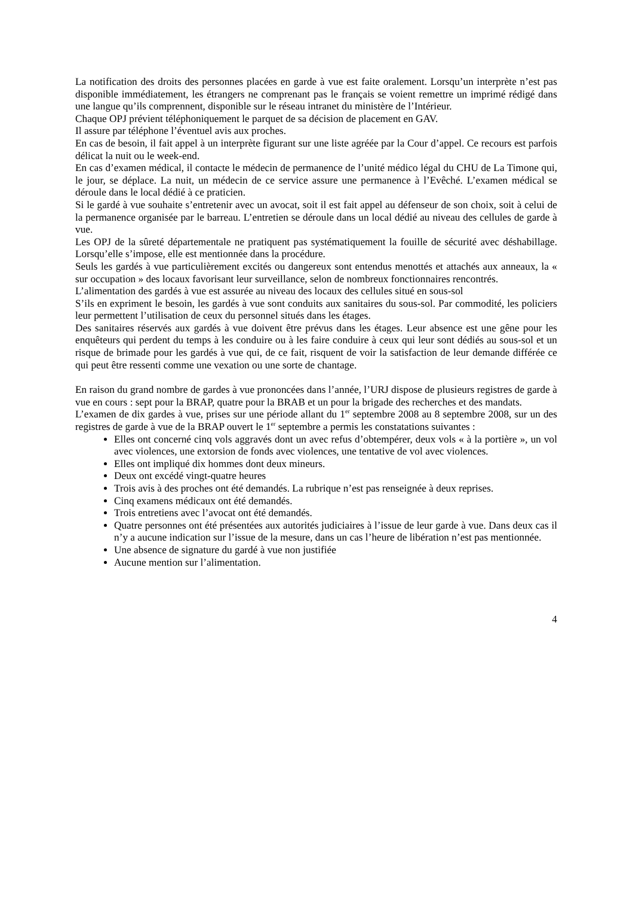La notification des droits des personnes placées en garde à vue est faite oralement. Lorsqu’un interprète n’est pas disponible immédiatement, les étrangers ne comprenant pas le français se voient remettre un imprimé rédigé dans une langue qu’ils comprennent, disponible sur le réseau intranet du ministère de l’Intérieur.
Chaque OPJ prévient téléphoniquement le parquet de sa décision de placement en GAV.
Il assure par téléphone l’éventuel avis aux proches.
En cas de besoin, il fait appel à un interprète figurant sur une liste agréée par la Cour d’appel. Ce recours est parfois délicat la nuit ou le week-end.
En cas d’examen médical, il contacte le médecin de permanence de l’unité médico légal du CHU de La Timone qui, le jour, se déplace. La nuit, un médecin de ce service assure une permanence à l’Evêché. L’examen médical se déroule dans le local dédié à ce praticien.
Si le gardé à vue souhaite s’entretenir avec un avocat, soit il est fait appel au défenseur de son choix, soit à celui de la permanence organisée par le barreau. L’entretien se déroule dans un local dédié au niveau des cellules de garde à vue.
Les OPJ de la sûreté départementale ne pratiquent pas systématiquement la fouille de sécurité avec déshabillage. Lorsqu’elle s’impose, elle est mentionnée dans la procédure.
Seuls les gardés à vue particulièrement excités ou dangereux sont entendus menottés et attachés aux anneaux, la « sur occupation » des locaux favorisant leur surveillance, selon de nombreux fonctionnaires rencontrés.
L’alimentation des gardés à vue est assurée au niveau des locaux des cellules situé en sous-sol
S’ils en expriment le besoin, les gardés à vue sont conduits aux sanitaires du sous-sol. Par commodité, les policiers leur permettent l’utilisation de ceux du personnel situés dans les étages.
Des sanitaires réservés aux gardés à vue doivent être prévus dans les étages. Leur absence est une gêne pour les enquêteurs qui perdent du temps à les conduire ou à les faire conduire à ceux qui leur sont dédiés au sous-sol et un risque de brimade pour les gardés à vue qui, de ce fait, risquent de voir la satisfaction de leur demande différée ce qui peut être ressenti comme une vexation ou une sorte de chantage.
En raison du grand nombre de gardes à vue prononcées dans l’année, l’URJ dispose de plusieurs registres de garde à vue en cours : sept pour la BRAP, quatre pour la BRAB et un pour la brigade des recherches et des mandats.
L’examen de dix gardes à vue, prises sur une période allant du 1<sup>er</sup> septembre 2008 au 8 septembre 2008, sur un des registres de garde à vue de la BRAP ouvert le 1<sup>er</sup> septembre a permis les constatations suivantes :
Elles ont concerné cinq vols aggravés dont un avec refus d’obtempérer, deux vols « à la portière », un vol avec violences, une extorsion de fonds avec violences, une tentative de vol avec violences.
Elles ont impliqué dix hommes dont deux mineurs.
Deux ont excédé vingt-quatre heures
Trois avis à des proches ont été demandés. La rubrique n’est pas renseignée à deux reprises.
Cinq examens médicaux ont été demandés.
Trois entretiens avec l’avocat ont été demandés.
Quatre personnes ont été présentées aux autorités judiciaires à l’issue de leur garde à vue. Dans deux cas il n’y a aucune indication sur l’issue de la mesure, dans un cas l’heure de libération n’est pas mentionnée.
Une absence de signature du gardé à vue non justifiée
Aucune mention sur l’alimentation.
4